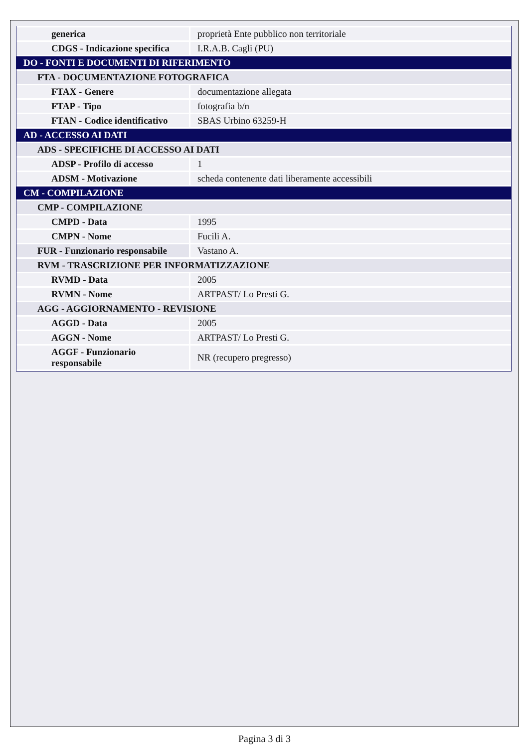| generica | proprietà Ente pubblico non territoriale |
| CDGS - Indicazione specifica | I.R.A.B. Cagli (PU) |
| DO - FONTI E DOCUMENTI DI RIFERIMENTO | |
| FTA - DOCUMENTAZIONE FOTOGRAFICA | |
| FTAX - Genere | documentazione allegata |
| FTAP - Tipo | fotografia b/n |
| FTAN - Codice identificativo | SBAS Urbino 63259-H |
| AD - ACCESSO AI DATI | |
| ADS - SPECIFICHE DI ACCESSO AI DATI | |
| ADSP - Profilo di accesso | 1 |
| ADSM - Motivazione | scheda contenente dati liberamente accessibili |
| CM - COMPILAZIONE | |
| CMP - COMPILAZIONE | |
| CMPD - Data | 1995 |
| CMPN - Nome | Fucili A. |
| FUR - Funzionario responsabile | Vastano A. |
| RVM - TRASCRIZIONE PER INFORMATIZZAZIONE | |
| RVMD - Data | 2005 |
| RVMN - Nome | ARTPAST/ Lo Presti G. |
| AGG - AGGIORNAMENTO - REVISIONE | |
| AGGD - Data | 2005 |
| AGGN - Nome | ARTPAST/ Lo Presti G. |
| AGGF - Funzionario responsabile | NR (recupero pregresso) |
Pagina 3 di 3